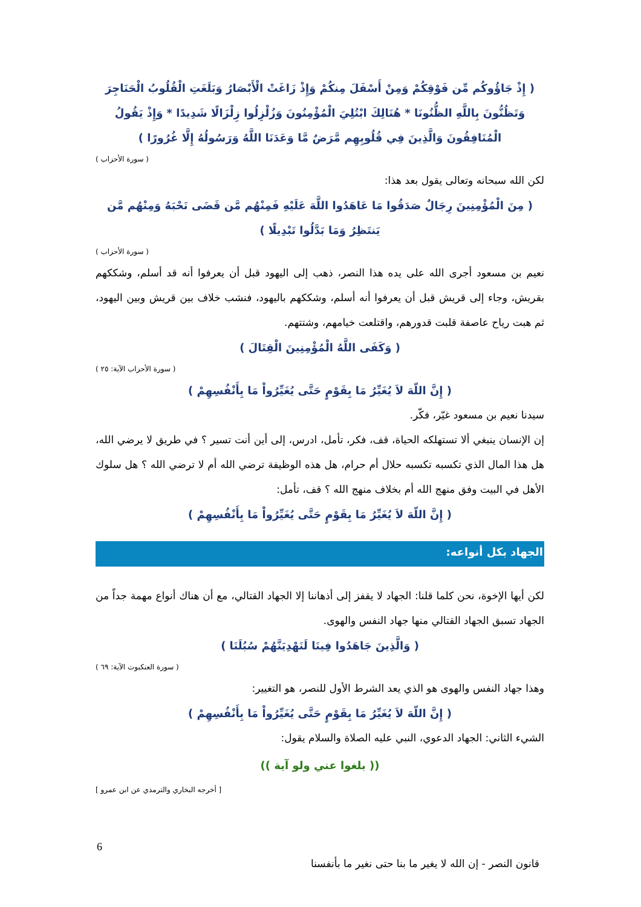( إِذْ جَاؤُوكُم مِّن فَوْقِكُمْ وَمِنْ أَسْفَلَ مِنكُمْ وَإِذْ زَاغَتْ الْأَبْصَارُ وَبَلَغَتِ الْقُلُوبُ الْحَنَاجِرَ وَتَظُنُّونَ بِاللَّهِ الظُّنُونَا * هُنَالِكَ ابْتُلِيَ الْمُؤْمِنُونَ وَزُلْزِلُوا زِلْزَالًا شَدِيدًا * وَإِذْ يَقُولُ الْمُنَافِقُونَ وَالَّذِينَ فِي قُلُوبِهِم مَّرَضٌ مَّا وَعَدَنَا اللَّهُ وَرَسُولُهُ إِلَّا غُرُورًا )
( سورة الأحزاب )
لكن الله سبحانه وتعالى يقول بعد هذا:
( مِنَ الْمُؤْمِنِينَ رِجَالٌ صَدَقُوا مَا عَاهَدُوا اللَّهَ عَلَيْهِ فَمِنْهُم مَّن قَضَى نَحْبَهُ وَمِنْهُم مَّن يَنتَظِرُ وَمَا بَدَّلُوا تَبْدِيلًا )
( سورة الأحزاب )
نعيم بن مسعود أجرى الله على يده هذا النصر، ذهب إلى اليهود قبل أن يعرفوا أنه قد أسلم، وشككهم بقريش، وجاء إلى قريش قبل أن يعرفوا أنه أسلم، وشككهم باليهود، فنشب خلاف بين قريش وبين اليهود، ثم هبت رياح عاصفة قلبت قدورهم، واقتلعت خيامهم، وشتتهم.
( وَكَفَى اللَّهُ الْمُؤْمِنِينَ الْقِتَالَ )
( سورة الأحزاب الآية: ٢٥ )
( إِنَّ اللّهَ لاَ يُغَيِّرُ مَا بِقَوْمٍ حَتَّى يُغَيِّرُواْ مَا بِأَنْفُسِهِمْ )
سيدنا نعيم بن مسعود غيّر، فكّر.
إن الإنسان ينبغي ألا تستهلكه الحياة، قف، فكر، تأمل، ادرس، إلى أين أنت تسير ؟ في طريق لا يرضي الله، هل هذا المال الذي تكسبه تكسبه حلال أم حرام، هل هذه الوظيفة ترضي الله أم لا ترضي الله ؟ هل سلوك الأهل في البيت وفق منهج الله أم بخلاف منهج الله ؟ قف، تأمل:
( إِنَّ اللّهَ لاَ يُغَيِّرُ مَا بِقَوْمٍ حَتَّى يُغَيِّرُواْ مَا بِأَنْفُسِهِمْ )
الجهاد بكل أنواعه:
لكن أيها الإخوة، نحن كلما قلنا: الجهاد لا يقفز إلى أذهاننا إلا الجهاد القتالي، مع أن هناك أنواع مهمة جداً من الجهاد تسبق الجهاد القتالي منها جهاد النفس والهوى.
( وَالَّذِينَ جَاهَدُوا فِينَا لَنَهْدِيَنَّهُمْ سُبُلَنَا )
( سورة العنكبوت الآية: ٦٩ )
وهذا جهاد النفس والهوى هو الذي يعد الشرط الأول للنصر، هو التغيير:
( إِنَّ اللّهَ لاَ يُغَيِّرُ مَا بِقَوْمٍ حَتَّى يُغَيِّرُواْ مَا بِأَنْفُسِهِمْ )
الشيء الثاني: الجهاد الدعوي، النبي عليه الصلاة والسلام يقول:
(( بلغوا عني ولو آية ))
[ أخرجه البخاري والترمذي عن ابن عمرو ]
6
قانون النصر - إن الله لا يغير ما بنا حتى نغير ما بأنفسنا